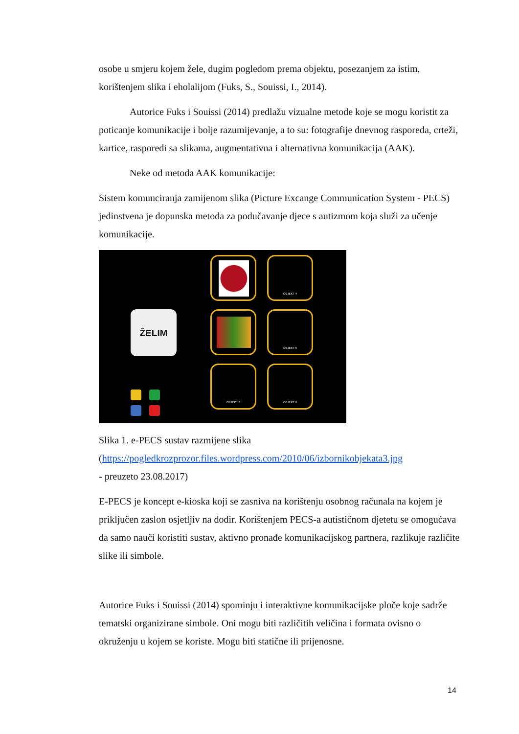osobe u smjeru kojem žele, dugim pogledom prema objektu, posezanjem za istim, korištenjem slika i eholalijom (Fuks, S., Souissi, I., 2014).
Autorice Fuks i Souissi (2014) predlažu vizualne metode koje se mogu koristit za poticanje komunikacije i bolje razumijevanje, a to su: fotografije dnevnog rasporeda, crteži, kartice, rasporedi sa slikama, augmentativna i alternativna komunikacija (AAK).
Neke od metoda AAK komunikacije:
Sistem komunciranja zamijenom slika (Picture Excange Communication System - PECS) jedinstvena je dopunska metoda za podučavanje djece s autizmom koja služi za učenje komunikacije.
ŽELIM
OBJEKT 4
OBJEKT 5
OBJEKT 3 OBJEKT 6
Slika 1. e-PECS sustav razmijene slika
(https://pogledkrozprozor.files.wordpress.com/2010/06/izbornikobjekata3.jpg
- preuzeto 23.08.2017)
E-PECS je koncept e-kioska koji se zasniva na korištenju osobnog računala na kojem je priključen zaslon osjetljiv na dodir. Korištenjem PECS-a autističnom djetetu se omogućava da samo nauči koristiti sustav, aktivno pronađe komunikacijskog partnera, razlikuje različite slike ili simbole.
Autorice Fuks i Souissi (2014) spominju i interaktivne komunikacijske ploče koje sadrže tematski organizirane simbole. Oni mogu biti različitih veličina i formata ovisno o okruženju u kojem se koriste. Mogu biti statične ili prijenosne.
14